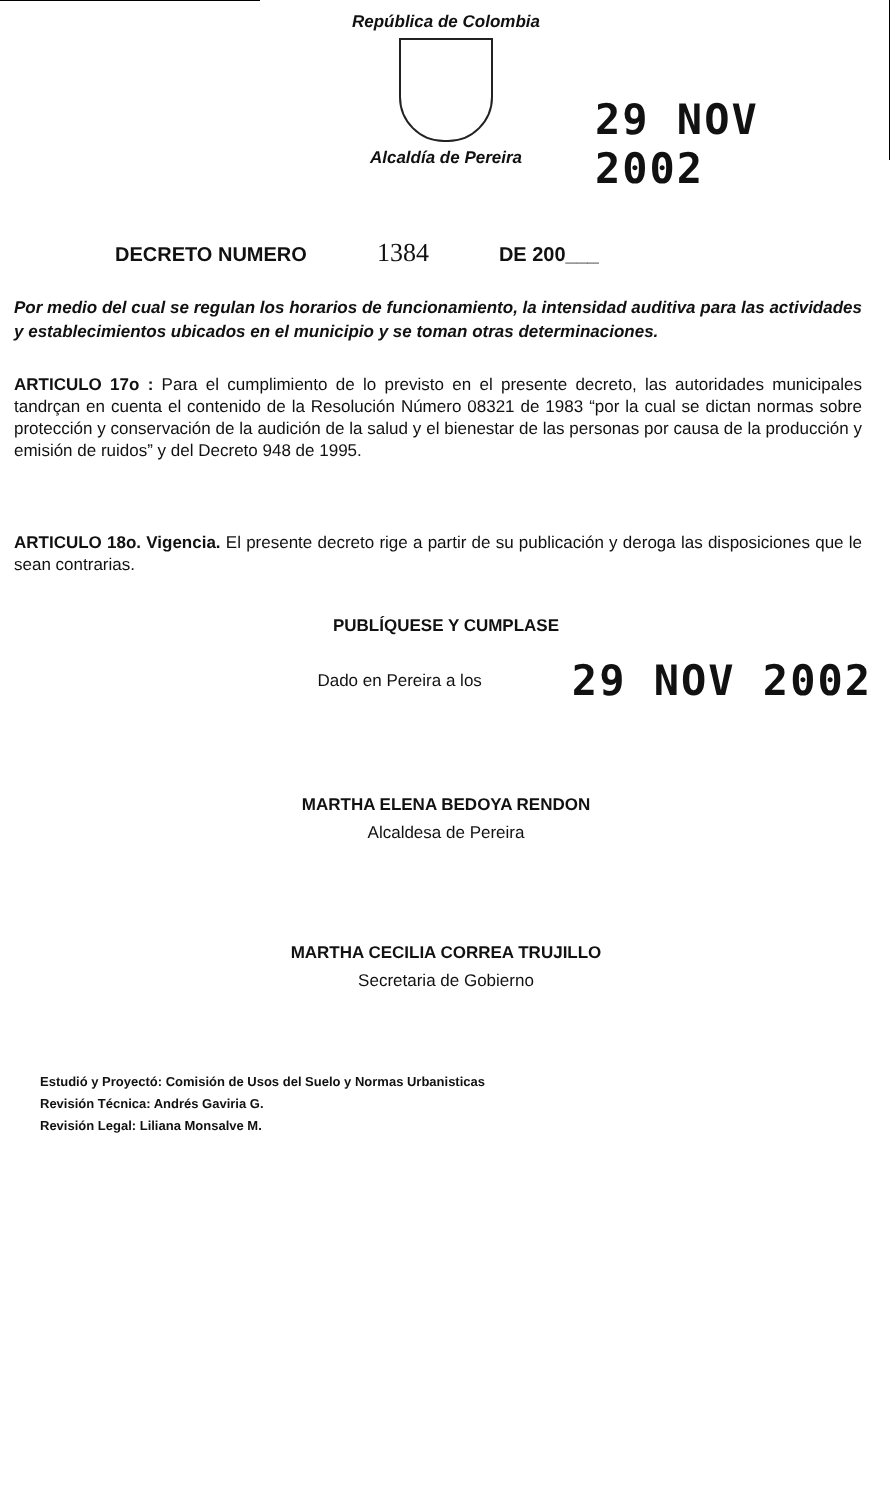República de Colombia
Alcaldía de Pereira
29 NOV 2002
DECRETO NUMERO 1384 DE 200___
Por medio del cual se regulan los horarios de funcionamiento, la intensidad auditiva para las actividades y establecimientos ubicados en el municipio y se toman otras determinaciones.
ARTICULO 17o : Para el cumplimiento de lo previsto en el presente decreto, las autoridades municipales tandrçan en cuenta el contenido de la Resolución Número 08321 de 1983 “por la cual se dictan normas sobre protección y conservación de la audición de la salud y el bienestar de las personas por causa de la producción y emisión de ruidos” y del Decreto 948 de 1995.
ARTICULO 18o. Vigencia. El presente decreto rige a partir de su publicación y deroga las disposiciones que le sean contrarias.
PUBLÍQUESE Y CUMPLASE
Dado en Pereira a los 29 NOV 2002
MARTHA ELENA BEDOYA RENDON
Alcaldesa de Pereira
MARTHA CECILIA CORREA TRUJILLO
Secretaria de Gobierno
Estudió y Proyectó: Comisión de Usos del Suelo y Normas Urbanisticas
Revisión Técnica: Andrés Gaviria G.
Revisión Legal: Liliana Monsalve M.